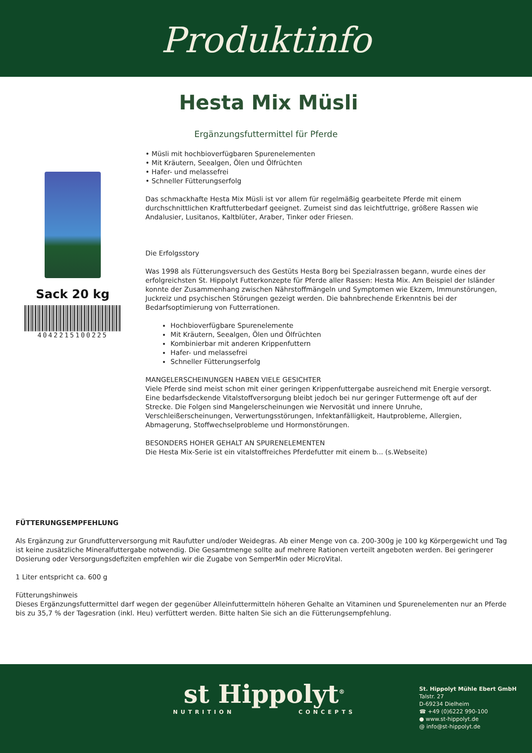Produktinfo
Hesta Mix Müsli
Ergänzungsfuttermittel für Pferde
Sack 20 kg
4042215100225
• Müsli mit hochbioverfügbaren Spurenelementen
• Mit Kräutern, Seealgen, Ölen und Ölfrüchten
• Hafer- und melassefrei
• Schneller Fütterungserfolg
Das schmackhafte Hesta Mix Müsli ist vor allem für regelmäßig gearbeitete Pferde mit einem durchschnittlichen Kraftfutterbedarf geeignet. Zumeist sind das leichtfuttrige, größere Rassen wie Andalusier, Lusitanos, Kaltblüter, Araber, Tinker oder Friesen.
Die Erfolgsstory
Was 1998 als Fütterungsversuch des Gestüts Hesta Borg bei Spezialrassen begann, wurde eines der erfolgreichsten St. Hippolyt Futterkonzepte für Pferde aller Rassen: Hesta Mix. Am Beispiel der Isländer konnte der Zusammenhang zwischen Nährstoffmängeln und Symptomen wie Ekzem, Immunstörungen, Juckreiz und psychischen Störungen gezeigt werden. Die bahnbrechende Erkenntnis bei der Bedarfsoptimierung von Futterrationen.
Hochbioverfügbare Spurenelemente
Mit Kräutern, Seealgen, Ölen und Ölfrüchten
Kombinierbar mit anderen Krippenfuttern
Hafer- und melassefrei
Schneller Fütterungserfolg
MANGELERSCHEINUNGEN HABEN VIELE GESICHTER
Viele Pferde sind meist schon mit einer geringen Krippenfuttergabe ausreichend mit Energie versorgt. Eine bedarfsdeckende Vitalstoffversorgung bleibt jedoch bei nur geringer Futtermenge oft auf der Strecke. Die Folgen sind Mangelerscheinungen wie Nervosität und innere Unruhe, Verschleißerscheinungen, Verwertungsstörungen, Infektanfälligkeit, Hautprobleme, Allergien, Abmagerung, Stoffwechselprobleme und Hormonstörungen.
BESONDERS HOHER GEHALT AN SPURENELEMENTEN
Die Hesta Mix-Serie ist ein vitalstoffreiches Pferdefutter mit einem b... (s.Webseite)
FÜTTERUNGSEMPFEHLUNG
Als Ergänzung zur Grundfutterversorgung mit Raufutter und/oder Weidegras. Ab einer Menge von ca. 200-300g je 100 kg Körpergewicht und Tag ist keine zusätzliche Mineralfuttergabe notwendig. Die Gesamtmenge sollte auf mehrere Rationen verteilt angeboten werden. Bei geringerer Dosierung oder Versorgungsdefiziten empfehlen wir die Zugabe von SemperMin oder MicroVital.
1 Liter entspricht ca. 600 g
Fütterungshinweis
Dieses Ergänzungsfuttermittel darf wegen der gegenüber Alleinfuttermitteln höheren Gehalte an Vitaminen und Spurenelementen nur an Pferde bis zu 35,7 % der Tagesration (inkl. Heu) verfüttert werden. Bitte halten Sie sich an die Fütterungsempfehlung.
st Hippolyt<sup>®</sup>
NUTRITION CONCEPTS
St. Hippolyt Mühle Ebert GmbH
Talstr. 27
D-69234 Dielheim
☎ +49 (0)6222 990-100
● www.st-hippolyt.de
@ info@st-hippolyt.de